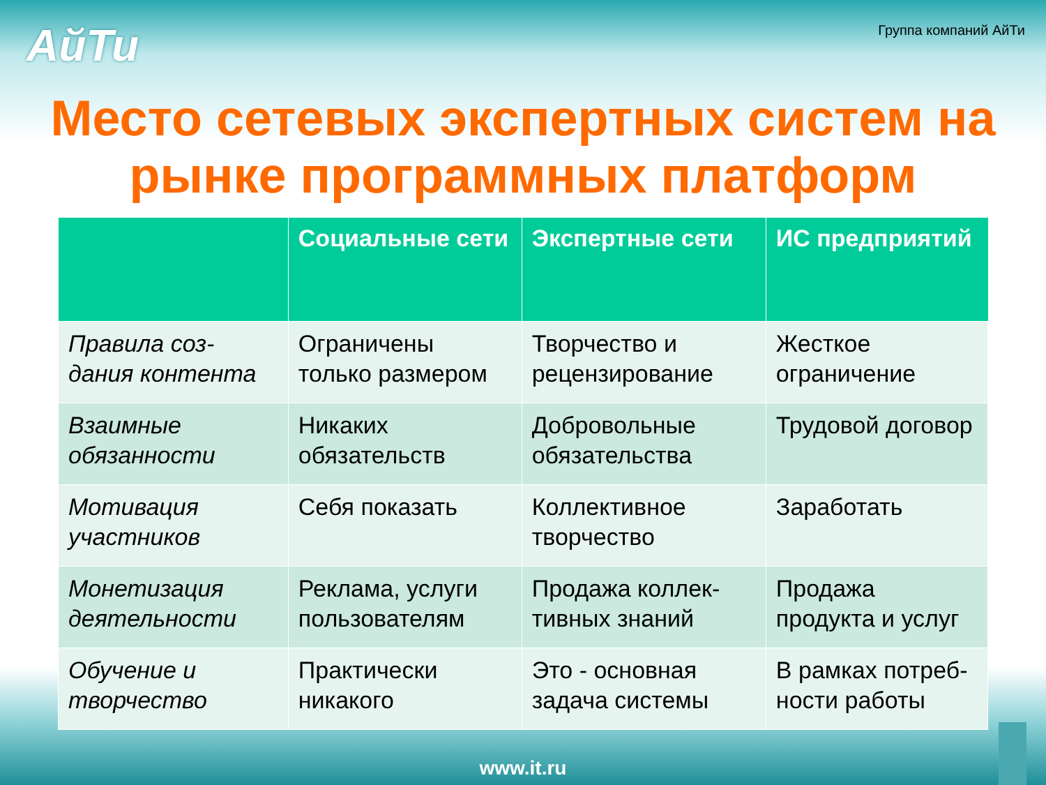АйТи
Группа компаний АйТи
Место сетевых экспертных систем на рынке программных платформ
| | Социальные сети | Экспертные сети | ИС предприятий |
| --- | --- | --- | --- |
| Правила соз-дания контента | Ограничены только размером | Творчество и рецензирование | Жесткое ограничение |
| Взаимные обязанности | Никаких обязательств | Добровольные обязательства | Трудовой договор |
| Мотивация участников | Себя показать | Коллективное творчество | Заработать |
| Монетизация деятельности | Реклама, услуги пользователям | Продажа коллек-тивных знаний | Продажа продукта и услуг |
| Обучение и творчество | Практически никакого | Это - основная задача системы | В рамках потреб-ности работы |
www.it.ru